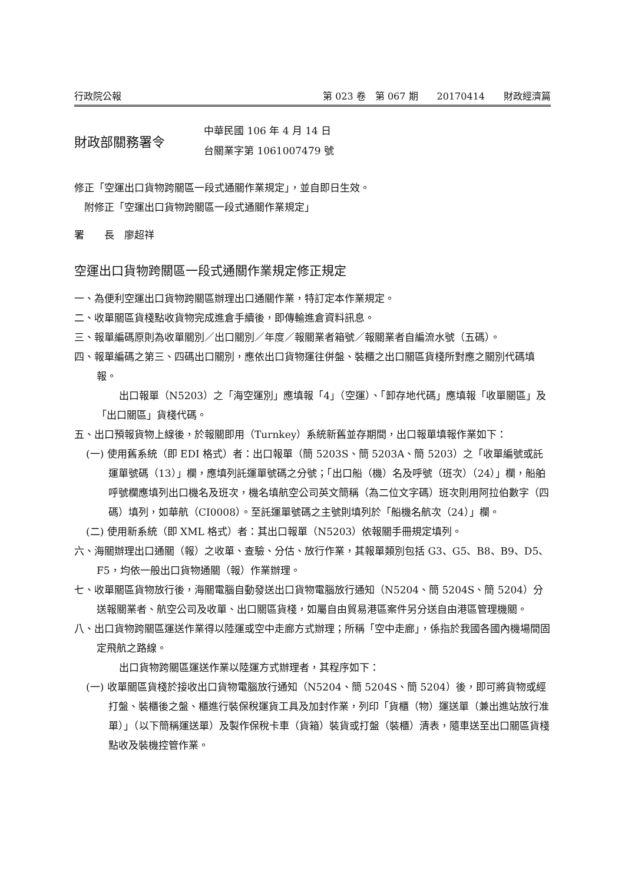行政院公報 第 023 卷　第 067 期　　20170414　　財政經濟篇
財政部關務署令
中華民國 106 年 4 月 14 日
台關業字第 1061007479 號
修正「空運出口貨物跨關區一段式通關作業規定」，並自即日生效。
　附修正「空運出口貨物跨關區一段式通關作業規定」
署　　長　廖超祥
空運出口貨物跨關區一段式通關作業規定修正規定
一、為便利空運出口貨物跨關區辦理出口通關作業，特訂定本作業規定。
二、收單關區貨棧點收貨物完成進倉手續後，即傳輸進倉資料訊息。
三、報單編碼原則為收單關別／出口關別／年度／報關業者箱號／報關業者自編流水號（五碼）。
四、報單編碼之第三、四碼出口關別，應依出口貨物運往併盤、裝櫃之出口關區貨棧所對應之關別代碼填報。
出口報單（N5203）之「海空運別」應填報「4」（空運）、「卸存地代碼」應填報「收單關區」及「出口關區」貨棧代碼。
五、出口預報貨物上線後，於報關即用（Turnkey）系統新舊並存期間，出口報單填報作業如下：
(一) 使用舊系統（即 EDI 格式）者：出口報單（簡 5203S、簡 5203A、簡 5203）之「收單編號或託運單號碼（13）」欄，應填列託運單號碼之分號；「出口船（機）名及呼號（班次）（24）」欄，船舶呼號欄應填列出口機名及班次，機名填航空公司英文簡稱（為二位文字碼）班次則用阿拉伯數字（四碼）填列，如華航（CI0008）。至託運單號碼之主號則填列於「船機名航次（24）」欄。
(二) 使用新系統（即 XML 格式）者：其出口報單（N5203）依報關手冊規定填列。
六、海關辦理出口通關（報）之收單、查驗、分估、放行作業，其報單類別包括 G3、G5、B8、B9、D5、F5，均依一般出口貨物通關（報）作業辦理。
七、收單關區貨物放行後，海關電腦自動發送出口貨物電腦放行通知（N5204、簡 5204S、簡 5204）分送報關業者、航空公司及收單、出口關區貨棧，如屬自由貿易港區案件另分送自由港區管理機關。
八、出口貨物跨關區運送作業得以陸運或空中走廊方式辦理；所稱「空中走廊」，係指於我國各國內機場間固定飛航之路線。
出口貨物跨關區運送作業以陸運方式辦理者，其程序如下：
(一) 收單關區貨棧於接收出口貨物電腦放行通知（N5204、簡 5204S、簡 5204）後，即可將貨物或經打盤、裝櫃後之盤、櫃進行裝保稅運貨工具及加封作業，列印「貨櫃（物）運送單（兼出進站放行准單）」（以下簡稱運送單）及製作保稅卡車（貨箱）裝貨或打盤（裝櫃）清表，隨車送至出口關區貨棧點收及裝機控管作業。